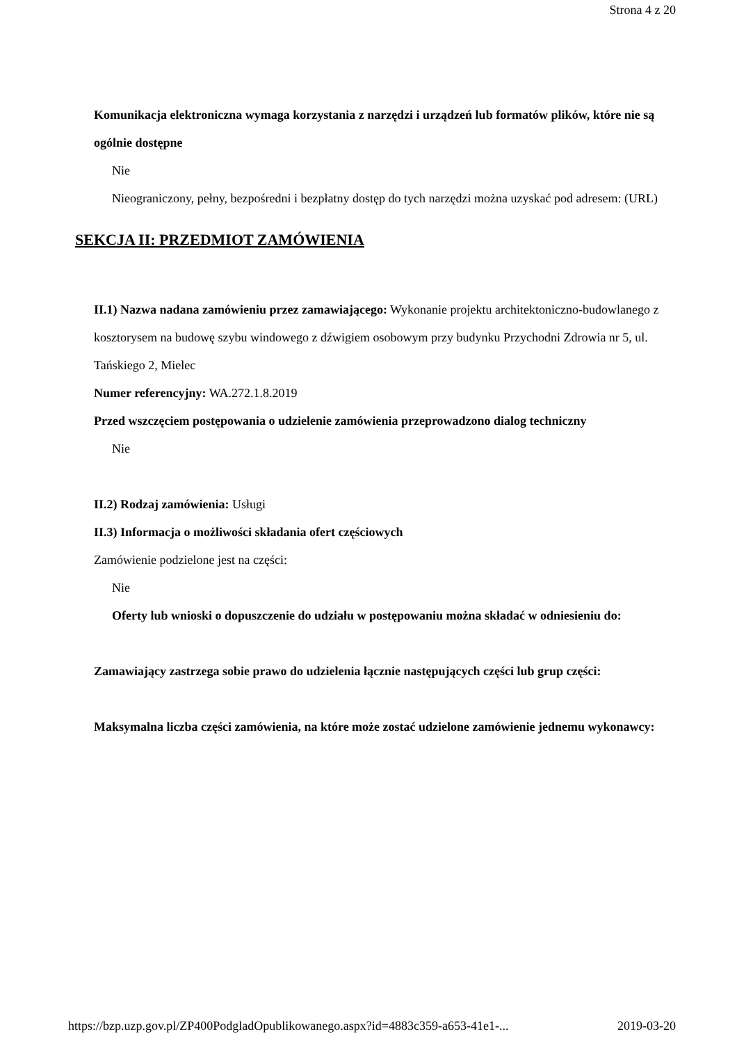Strona 4 z 20
Komunikacja elektroniczna wymaga korzystania z narzędzi i urządzeń lub formatów plików, które nie są ogólnie dostępne
Nie
Nieograniczony, pełny, bezpośredni i bezpłatny dostęp do tych narzędzi można uzyskać pod adresem: (URL)
SEKCJA II: PRZEDMIOT ZAMÓWIENIA
II.1) Nazwa nadana zamówieniu przez zamawiającego: Wykonanie projektu architektoniczno-budowlanego z kosztorysem na budowę szybu windowego z dźwigiem osobowym przy budynku Przychodni Zdrowia nr 5, ul. Tańskiego 2, Mielec
Numer referencyjny: WA.272.1.8.2019
Przed wszczęciem postępowania o udzielenie zamówienia przeprowadzono dialog techniczny
Nie
II.2) Rodzaj zamówienia: Usługi
II.3) Informacja o możliwości składania ofert częściowych
Zamówienie podzielone jest na części:
Nie
Oferty lub wnioski o dopuszczenie do udziału w postępowaniu można składać w odniesieniu do:
Zamawiający zastrzega sobie prawo do udzielenia łącznie następujących części lub grup części:
Maksymalna liczba części zamówienia, na które może zostać udzielone zamówienie jednemu wykonawcy:
https://bzp.uzp.gov.pl/ZP400PodgladOpublikowanego.aspx?id=4883c359-a653-41e1-... 2019-03-20